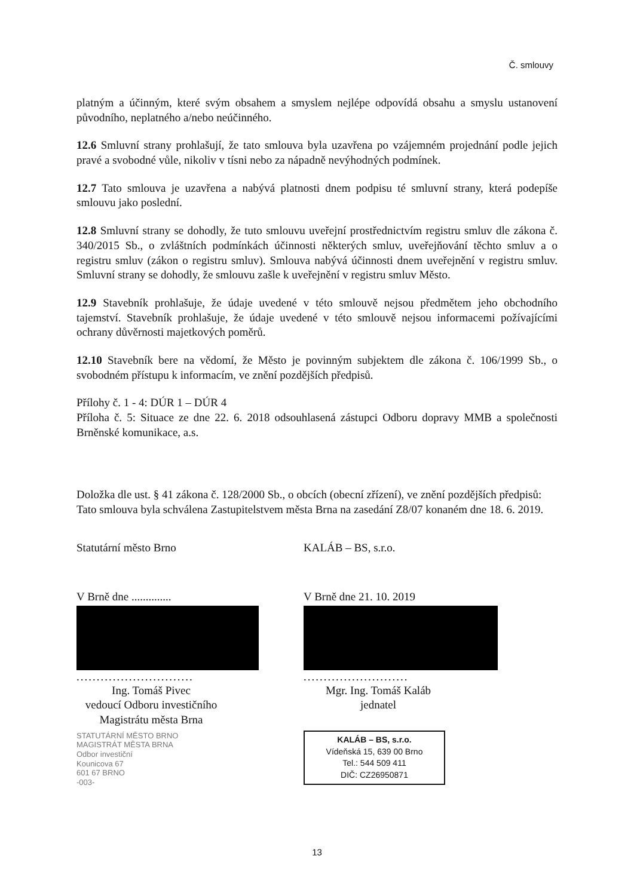Č. smlouvy
platným a účinným, které svým obsahem a smyslem nejlépe odpovídá obsahu a smyslu ustanovení původního, neplatného a/nebo neúčinného.
12.6 Smluvní strany prohlašují, že tato smlouva byla uzavřena po vzájemném projednání podle jejich pravé a svobodné vůle, nikoliv v tísni nebo za nápadně nevýhodných podmínek.
12.7 Tato smlouva je uzavřena a nabývá platnosti dnem podpisu té smluvní strany, která podepíše smlouvu jako poslední.
12.8 Smluvní strany se dohodly, že tuto smlouvu uveřejní prostřednictvím registru smluv dle zákona č. 340/2015 Sb., o zvláštních podmínkách účinnosti některých smluv, uveřejňování těchto smluv a o registru smluv (zákon o registru smluv). Smlouva nabývá účinnosti dnem uveřejnění v registru smluv. Smluvní strany se dohodly, že smlouvu zašle k uveřejnění v registru smluv Město.
12.9 Stavebník prohlašuje, že údaje uvedené v této smlouvě nejsou předmětem jeho obchodního tajemství. Stavebník prohlašuje, že údaje uvedené v této smlouvě nejsou informacemi požívajícími ochrany důvěrnosti majetkových poměrů.
12.10 Stavebník bere na vědomí, že Město je povinným subjektem dle zákona č. 106/1999 Sb., o svobodném přístupu k informacím, ve znění pozdějších předpisů.
Přílohy č. 1 - 4: DÚR 1 – DÚR 4
Příloha č. 5: Situace ze dne 22. 6. 2018 odsouhlasená zástupci Odboru dopravy MMB a společnosti Brněnské komunikace, a.s.
Doložka dle ust. § 41 zákona č. 128/2000 Sb., o obcích (obecní zřízení), ve znění pozdějších předpisů:
Tato smlouva byla schválena Zastupitelstvem města Brna na zasedání Z8/07 konaném dne 18. 6. 2019.
Statutární město Brno
V Brně dne ..............
.............................
Ing. Tomáš Pivec
vedoucí Odboru investičního
Magistrátu města Brna
STATUTÁRNÍ MĚSTO BRNO
MAGISTRÁT MĚSTA BRNA
Odbor investiční
Kounicova 67
601 67 BRNO
-003-
KALÁB – BS, s.r.o.
V Brně dne 21. 10. 2019
..........................
Mgr. Ing. Tomáš Kaláb
jednatel
KALÁB – BS, s.r.o.
Vídeňská 15, 639 00 Brno
Tel.: 544 509 411
DIČ: CZ26950871
13